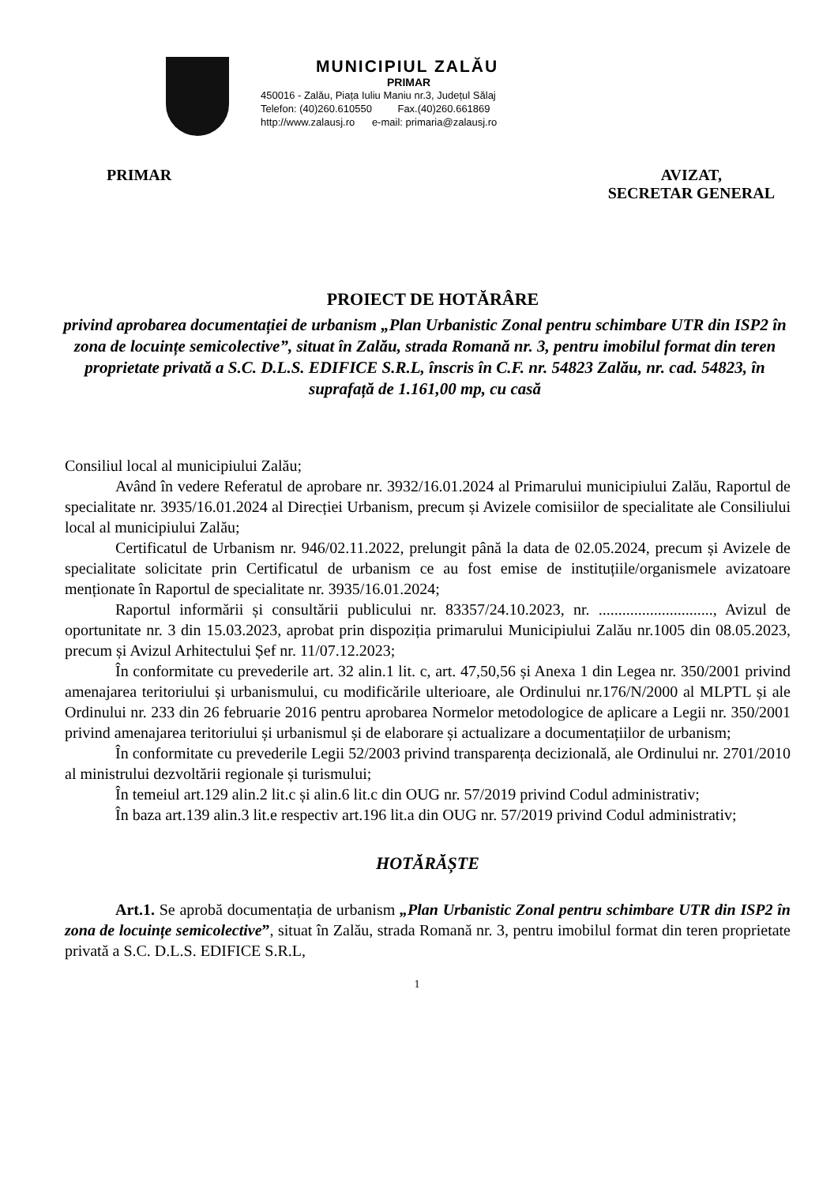MUNICIPIUL ZALĂU
PRIMAR
450016 - Zalău, Piața Iuliu Maniu nr.3, Județul Sălaj
Telefon: (40)260.610550 Fax.(40)260.661869
http://www.zalausj.ro e-mail: primaria@zalausj.ro
PRIMAR AVIZAT,
SECRETAR GENERAL
PROIECT DE HOTĂRÂRE
privind aprobarea documentației de urbanism „Plan Urbanistic Zonal pentru schimbare UTR din ISP2 în zona de locuințe semicolective”, situat în Zalău, strada Romană nr. 3, pentru imobilul format din teren proprietate privată a S.C. D.L.S. EDIFICE S.R.L, înscris în C.F. nr. 54823 Zalău, nr. cad. 54823, în suprafață de 1.161,00 mp, cu casă
Consiliul local al municipiului Zalău;
Având în vedere Referatul de aprobare nr. 3932/16.01.2024 al Primarului municipiului Zalău, Raportul de specialitate nr. 3935/16.01.2024 al Direcției Urbanism, precum și Avizele comisiilor de specialitate ale Consiliului local al municipiului Zalău;
Certificatul de Urbanism nr. 946/02.11.2022, prelungit până la data de 02.05.2024, precum și Avizele de specialitate solicitate prin Certificatul de urbanism ce au fost emise de instituțiile/organismele avizatoare menționate în Raportul de specialitate nr. 3935/16.01.2024;
Raportul informării și consultării publicului nr. 83357/24.10.2023, nr. ............................., Avizul de oportunitate nr. 3 din 15.03.2023, aprobat prin dispoziția primarului Municipiului Zalău nr.1005 din 08.05.2023, precum și Avizul Arhitectului Șef nr. 11/07.12.2023;
În conformitate cu prevederile art. 32 alin.1 lit. c, art. 47,50,56 și Anexa 1 din Legea nr. 350/2001 privind amenajarea teritoriului și urbanismului, cu modificările ulterioare, ale Ordinului nr.176/N/2000 al MLPTL și ale Ordinului nr. 233 din 26 februarie 2016 pentru aprobarea Normelor metodologice de aplicare a Legii nr. 350/2001 privind amenajarea teritoriului și urbanismul și de elaborare și actualizare a documentațiilor de urbanism;
În conformitate cu prevederile Legii 52/2003 privind transparența decizională, ale Ordinului nr. 2701/2010 al ministrului dezvoltării regionale și turismului;
În temeiul art.129 alin.2 lit.c și alin.6 lit.c din OUG nr. 57/2019 privind Codul administrativ;
În baza art.139 alin.3 lit.e respectiv art.196 lit.a din OUG nr. 57/2019 privind Codul administrativ;
HOTĂRĂȘTE
Art.1. Se aprobă documentația de urbanism „Plan Urbanistic Zonal pentru schimbare UTR din ISP2 în zona de locuințe semicolective”, situat în Zalău, strada Romană nr. 3, pentru imobilul format din teren proprietate privată a S.C. D.L.S. EDIFICE S.R.L,
1